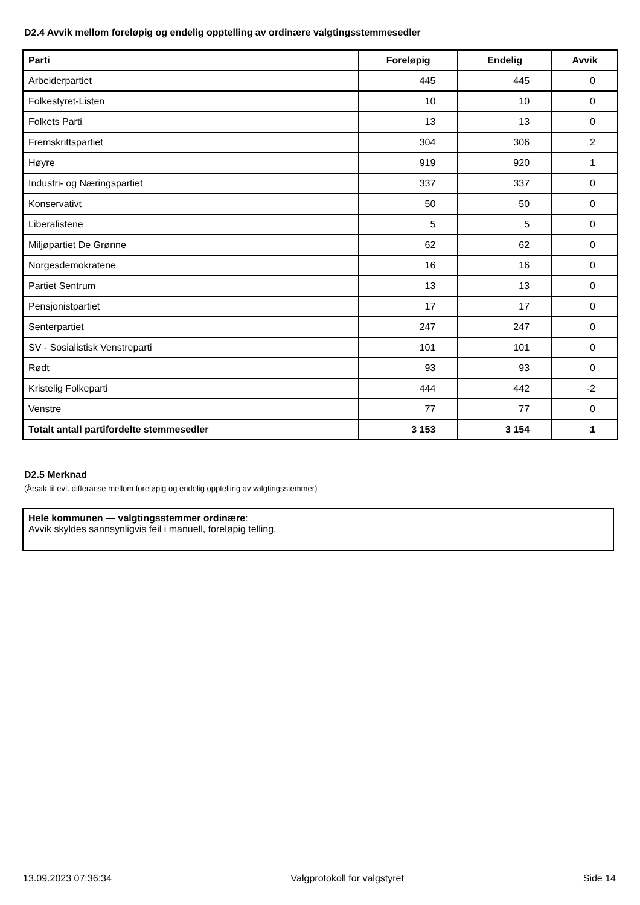D2.4 Avvik mellom foreløpig og endelig opptelling av ordinære valgtingsstemmesedler
| Parti | Foreløpig | Endelig | Avvik |
| --- | --- | --- | --- |
| Arbeiderpartiet | 445 | 445 | 0 |
| Folkestyret-Listen | 10 | 10 | 0 |
| Folkets Parti | 13 | 13 | 0 |
| Fremskrittspartiet | 304 | 306 | 2 |
| Høyre | 919 | 920 | 1 |
| Industri- og Næringspartiet | 337 | 337 | 0 |
| Konservativt | 50 | 50 | 0 |
| Liberalistene | 5 | 5 | 0 |
| Miljøpartiet De Grønne | 62 | 62 | 0 |
| Norgesdemokratene | 16 | 16 | 0 |
| Partiet Sentrum | 13 | 13 | 0 |
| Pensjonistpartiet | 17 | 17 | 0 |
| Senterpartiet | 247 | 247 | 0 |
| SV - Sosialistisk Venstreparti | 101 | 101 | 0 |
| Rødt | 93 | 93 | 0 |
| Kristelig Folkeparti | 444 | 442 | -2 |
| Venstre | 77 | 77 | 0 |
| Totalt antall partifordelte stemmesedler | 3 153 | 3 154 | 1 |
D2.5 Merknad
(Årsak til evt. differanse mellom foreløpig og endelig opptelling av valgtingsstemmer)
Hele kommunen — valgtingsstemmer ordinære:
Avvik skyldes sannsynligvis feil i manuell, foreløpig telling.
13.09.2023 07:36:34 Valgprotokoll for valgstyret Side 14